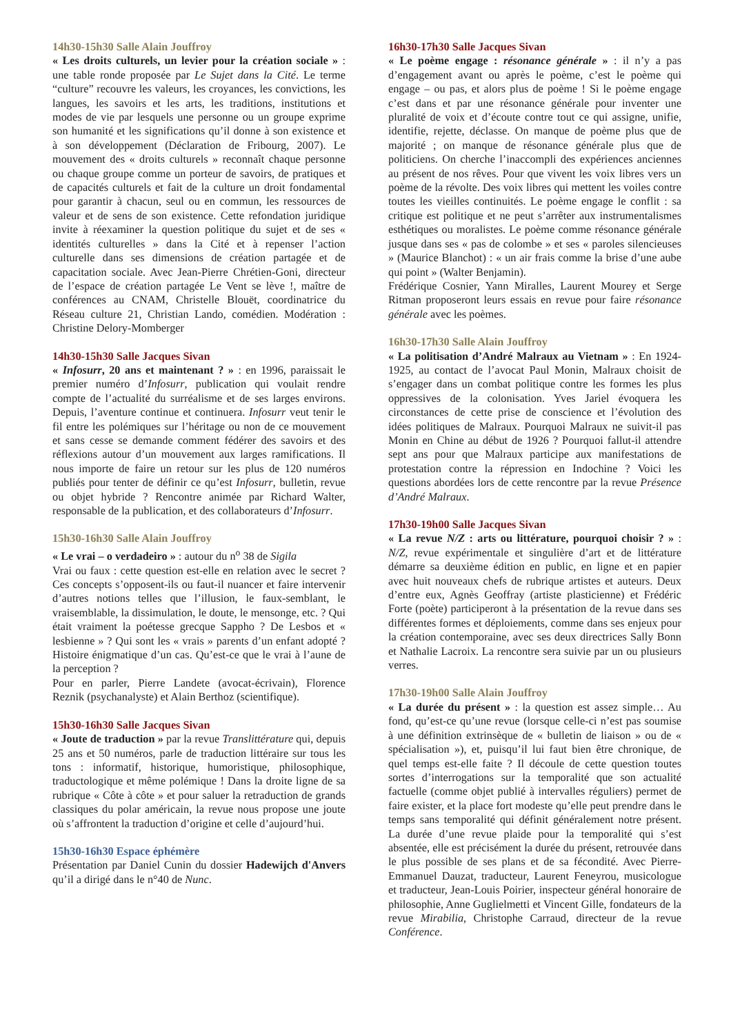14h30-15h30 Salle Alain Jouffroy
« Les droits culturels, un levier pour la création sociale » : une table ronde proposée par Le Sujet dans la Cité. Le terme “culture” recouvre les valeurs, les croyances, les convictions, les langues, les savoirs et les arts, les traditions, institutions et modes de vie par lesquels une personne ou un groupe exprime son humanité et les significations qu’il donne à son existence et à son développement (Déclaration de Fribourg, 2007). Le mouvement des « droits culturels » reconnaît chaque personne ou chaque groupe comme un porteur de savoirs, de pratiques et de capacités culturels et fait de la culture un droit fondamental pour garantir à chacun, seul ou en commun, les ressources de valeur et de sens de son existence. Cette refondation juridique invite à réexaminer la question politique du sujet et de ses « identités culturelles » dans la Cité et à repenser l’action culturelle dans ses dimensions de création partagée et de capacitation sociale. Avec Jean-Pierre Chrétien-Goni, directeur de l’espace de création partagée Le Vent se lève !, maître de conférences au CNAM, Christelle Blouët, coordinatrice du Réseau culture 21, Christian Lando, comédien. Modération : Christine Delory-Momberger
14h30-15h30 Salle Jacques Sivan
« Infosurr, 20 ans et maintenant ? » : en 1996, paraissait le premier numéro d’Infosurr, publication qui voulait rendre compte de l’actualité du surréalisme et de ses larges environs. Depuis, l’aventure continue et continuera. Infosurr veut tenir le fil entre les polémiques sur l’héritage ou non de ce mouvement et sans cesse se demande comment fédérer des savoirs et des réflexions autour d’un mouvement aux larges ramifications. Il nous importe de faire un retour sur les plus de 120 numéros publiés pour tenter de définir ce qu’est Infosurr, bulletin, revue ou objet hybride ? Rencontre animée par Richard Walter, responsable de la publication, et des collaborateurs d’Infosurr.
15h30-16h30 Salle Alain Jouffroy
« Le vrai – o verdadeiro » : autour du n<sup>o</sup> 38 de Sigila
Vrai ou faux : cette question est-elle en relation avec le secret ? Ces concepts s’opposent-ils ou faut-il nuancer et faire intervenir d’autres notions telles que l’illusion, le faux-semblant, le vraisemblable, la dissimulation, le doute, le mensonge, etc. ? Qui était vraiment la poétesse grecque Sappho ? De Lesbos et « lesbienne » ? Qui sont les « vrais » parents d’un enfant adopté ? Histoire énigmatique d’un cas. Qu’est-ce que le vrai à l’aune de la perception ?
Pour en parler, Pierre Landete (avocat-écrivain), Florence Reznik (psychanalyste) et Alain Berthoz (scientifique).
15h30-16h30 Salle Jacques Sivan
« Joute de traduction » par la revue Translittérature qui, depuis 25 ans et 50 numéros, parle de traduction littéraire sur tous les tons : informatif, historique, humoristique, philosophique, traductologique et même polémique ! Dans la droite ligne de sa rubrique « Côte à côte » et pour saluer la retraduction de grands classiques du polar américain, la revue nous propose une joute où s’affrontent la traduction d’origine et celle d’aujourd’hui.
15h30-16h30 Espace éphémère
Présentation par Daniel Cunin du dossier Hadewijch d'Anvers qu’il a dirigé dans le n°40 de Nunc.
16h30-17h30 Salle Jacques Sivan
« Le poème engage : résonance générale » : il n’y a pas d’engagement avant ou après le poème, c’est le poème qui engage – ou pas, et alors plus de poème ! Si le poème engage c’est dans et par une résonance générale pour inventer une pluralité de voix et d’écoute contre tout ce qui assigne, unifie, identifie, rejette, déclasse. On manque de poème plus que de majorité ; on manque de résonance générale plus que de politiciens. On cherche l’inaccompli des expériences anciennes au présent de nos rêves. Pour que vivent les voix libres vers un poème de la révolte. Des voix libres qui mettent les voiles contre toutes les vieilles continuités. Le poème engage le conflit : sa critique est politique et ne peut s’arrêter aux instrumentalismes esthétiques ou moralistes. Le poème comme résonance générale jusque dans ses « pas de colombe » et ses « paroles silencieuses » (Maurice Blanchot) : « un air frais comme la brise d’une aube qui point » (Walter Benjamin).
Frédérique Cosnier, Yann Miralles, Laurent Mourey et Serge Ritman proposeront leurs essais en revue pour faire résonance générale avec les poèmes.
16h30-17h30 Salle Alain Jouffroy
« La politisation d’André Malraux au Vietnam » : En 1924-1925, au contact de l’avocat Paul Monin, Malraux choisit de s’engager dans un combat politique contre les formes les plus oppressives de la colonisation. Yves Jariel évoquera les circonstances de cette prise de conscience et l’évolution des idées politiques de Malraux. Pourquoi Malraux ne suivit-il pas Monin en Chine au début de 1926 ? Pourquoi fallut-il attendre sept ans pour que Malraux participe aux manifestations de protestation contre la répression en Indochine ? Voici les questions abordées lors de cette rencontre par la revue Présence d’André Malraux.
17h30-19h00 Salle Jacques Sivan
« La revue N/Z : arts ou littérature, pourquoi choisir ? » : N/Z, revue expérimentale et singulière d’art et de littérature démarre sa deuxième édition en public, en ligne et en papier avec huit nouveaux chefs de rubrique artistes et auteurs. Deux d’entre eux, Agnès Geoffray (artiste plasticienne) et Frédéric Forte (poète) participeront à la présentation de la revue dans ses différentes formes et déploiements, comme dans ses enjeux pour la création contemporaine, avec ses deux directrices Sally Bonn et Nathalie Lacroix. La rencontre sera suivie par un ou plusieurs verres.
17h30-19h00 Salle Alain Jouffroy
« La durée du présent » : la question est assez simple… Au fond, qu’est-ce qu’une revue (lorsque celle-ci n’est pas soumise à une définition extrinsèque de « bulletin de liaison » ou de « spécialisation »), et, puisqu’il lui faut bien être chronique, de quel temps est-elle faite ? Il découle de cette question toutes sortes d’interrogations sur la temporalité que son actualité factuelle (comme objet publié à intervalles réguliers) permet de faire exister, et la place fort modeste qu’elle peut prendre dans le temps sans temporalité qui définit généralement notre présent. La durée d’une revue plaide pour la temporalité qui s’est absentée, elle est précisément la durée du présent, retrouvée dans le plus possible de ses plans et de sa fécondité. Avec Pierre-Emmanuel Dauzat, traducteur, Laurent Feneyrou, musicologue et traducteur, Jean-Louis Poirier, inspecteur général honoraire de philosophie, Anne Guglielmetti et Vincent Gille, fondateurs de la revue Mirabilia, Christophe Carraud, directeur de la revue Conférence.